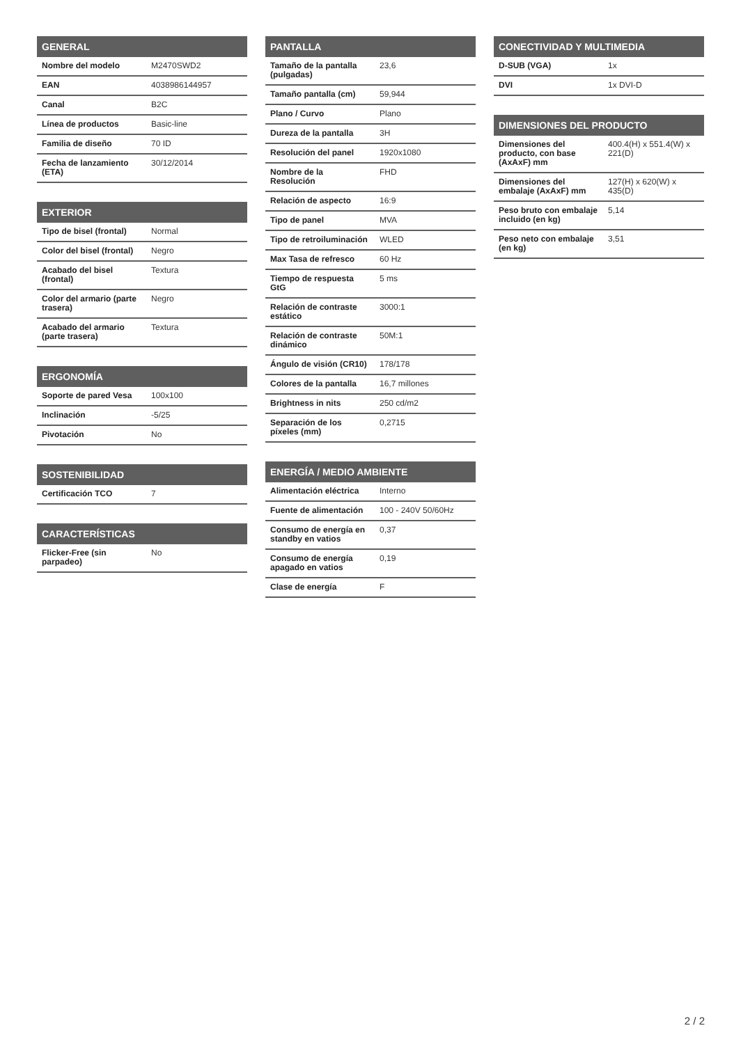| GENERAL | |
| --- | --- |
| Nombre del modelo | M2470SWD2 |
| EAN | 4038986144957 |
| Canal | B2C |
| Línea de productos | Basic-line |
| Familia de diseño | 70 ID |
| Fecha de lanzamiento (ETA) | 30/12/2014 |
| EXTERIOR | |
| --- | --- |
| Tipo de bisel (frontal) | Normal |
| Color del bisel (frontal) | Negro |
| Acabado del bisel (frontal) | Textura |
| Color del armario (parte trasera) | Negro |
| Acabado del armario (parte trasera) | Textura |
| ERGONOMÍA | |
| --- | --- |
| Soporte de pared Vesa | 100x100 |
| Inclinación | -5/25 |
| Pivotación | No |
| SOSTENIBILIDAD | |
| --- | --- |
| Certificación TCO | 7 |
| CARACTERÍSTICAS | |
| --- | --- |
| Flicker-Free (sin parpadeo) | No |
| PANTALLA | |
| --- | --- |
| Tamaño de la pantalla (pulgadas) | 23,6 |
| Tamaño pantalla (cm) | 59,944 |
| Plano / Curvo | Plano |
| Dureza de la pantalla | 3H |
| Resolución del panel | 1920x1080 |
| Nombre de la Resolución | FHD |
| Relación de aspecto | 16:9 |
| Tipo de panel | MVA |
| Tipo de retroiluminación | WLED |
| Max Tasa de refresco | 60 Hz |
| Tiempo de respuesta GtG | 5 ms |
| Relación de contraste estático | 3000:1 |
| Relación de contraste dinámico | 50M:1 |
| Ángulo de visión (CR10) | 178/178 |
| Colores de la pantalla | 16,7 millones |
| Brightness in nits | 250 cd/m2 |
| Separación de los píxeles (mm) | 0,2715 |
| ENERGÍA / MEDIO AMBIENTE | |
| --- | --- |
| Alimentación eléctrica | Interno |
| Fuente de alimentación | 100 - 240V 50/60Hz |
| Consumo de energía en standby en vatios | 0,37 |
| Consumo de energía apagado en vatios | 0,19 |
| Clase de energía | F |
| CONECTIVIDAD Y MULTIMEDIA | |
| --- | --- |
| D-SUB (VGA) | 1x |
| DVI | 1x DVI-D |
| DIMENSIONES DEL PRODUCTO | |
| --- | --- |
| Dimensiones del producto, con base (AxAxF) mm | 400.4(H) x 551.4(W) x 221(D) |
| Dimensiones del embalaje (AxAxF) mm | 127(H) x 620(W) x 435(D) |
| Peso bruto con embalaje incluido (en kg) | 5,14 |
| Peso neto con embalaje (en kg) | 3,51 |
2 / 2